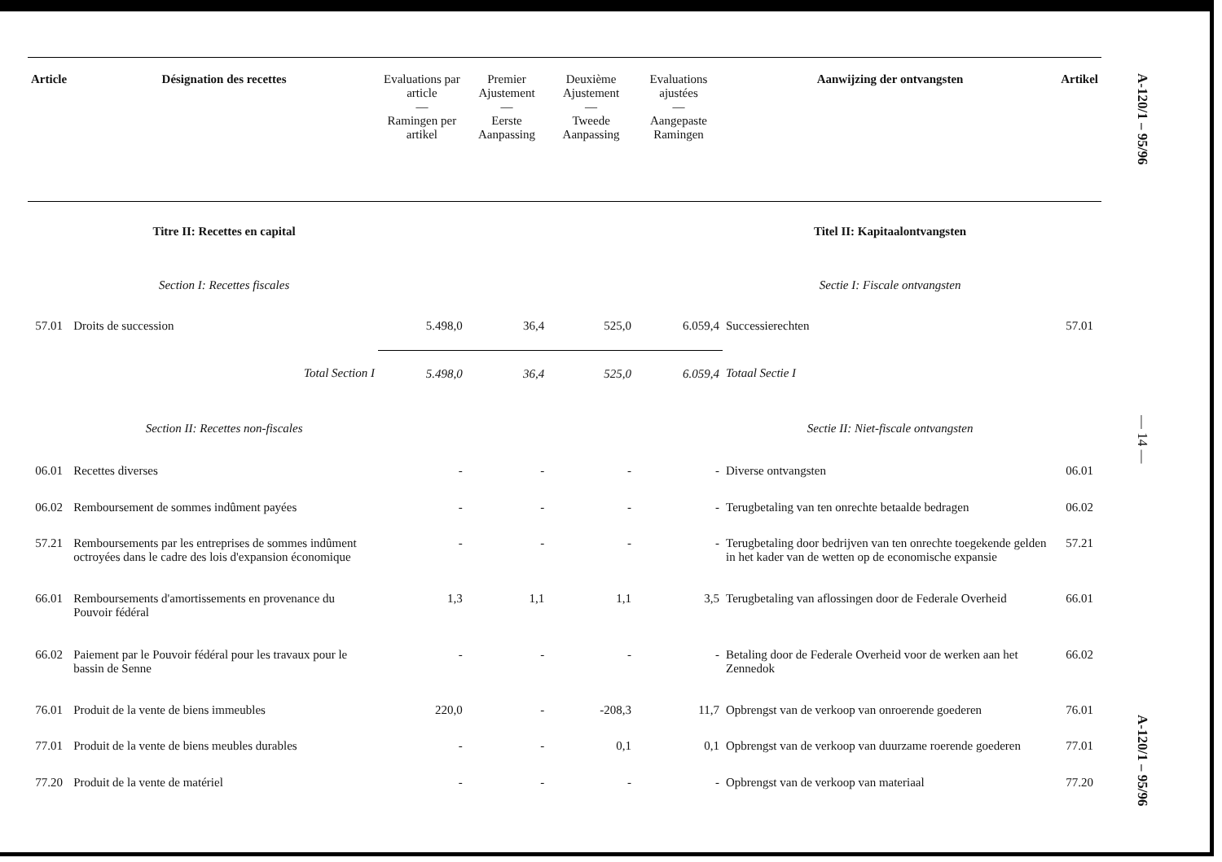| Article | Désignation des recettes | Evaluations par article — Ramingen per artikel | Premier Ajustement — Eerste Aanpassing | Deuxième Ajustement — Tweede Aanpassing | Evaluations ajustées — Aangepaste Ramingen | Aanwijzing der ontvangsten | Artikel |
| --- | --- | --- | --- | --- | --- | --- | --- |
| | Titre II: Recettes en capital | | | | | Titel II: Kapitaalontvangsten | |
| | Section I: Recettes fiscales | | | | | Sectie I: Fiscale ontvangsten | |
| 57.01 | Droits de succession | 5.498,0 | 36,4 | 525,0 | 6.059,4 | Successierechten | 57.01 |
| | Total Section I | 5.498,0 | 36,4 | 525,0 | 6.059,4 | Totaal Sectie I | |
| | Section II: Recettes non-fiscales | | | | | Sectie II: Niet-fiscale ontvangsten | |
| 06.01 | Recettes diverses | - | - | - | - | Diverse ontvangsten | 06.01 |
| 06.02 | Remboursement de sommes indûment payées | - | - | - | - | Terugbetaling van ten onrechte betaalde bedragen | 06.02 |
| 57.21 | Remboursements par les entreprises de sommes indûment octroyées dans le cadre des lois d'expansion économique | - | - | - | - | Terugbetaling door bedrijven van ten onrechte toegekende gelden in het kader van de wetten op de economische expansie | 57.21 |
| 66.01 | Remboursements d'amortissements en provenance du Pouvoir fédéral | 1,3 | 1,1 | 1,1 | 3,5 | Terugbetaling van aflossingen door de Federale Overheid | 66.01 |
| 66.02 | Paiement par le Pouvoir fédéral pour les travaux pour le bassin de Senne | - | - | - | - | Betaling door de Federale Overheid voor de werken aan het Zennedok | 66.02 |
| 76.01 | Produit de la vente de biens immeubles | 220,0 | - | -208,3 | 11,7 | Opbrengst van de verkoop van onroerende goederen | 76.01 |
| 77.01 | Produit de la vente de biens meubles durables | - | - | 0,1 | 0,1 | Opbrengst van de verkoop van duurzame roerende goederen | 77.01 |
| 77.20 | Produit de la vente de matériel | - | - | - | - | Opbrengst van de verkoop van materiaal | 77.20 |
A-120/1 – 95/96
— 14 —
A-120/1 – 95/96